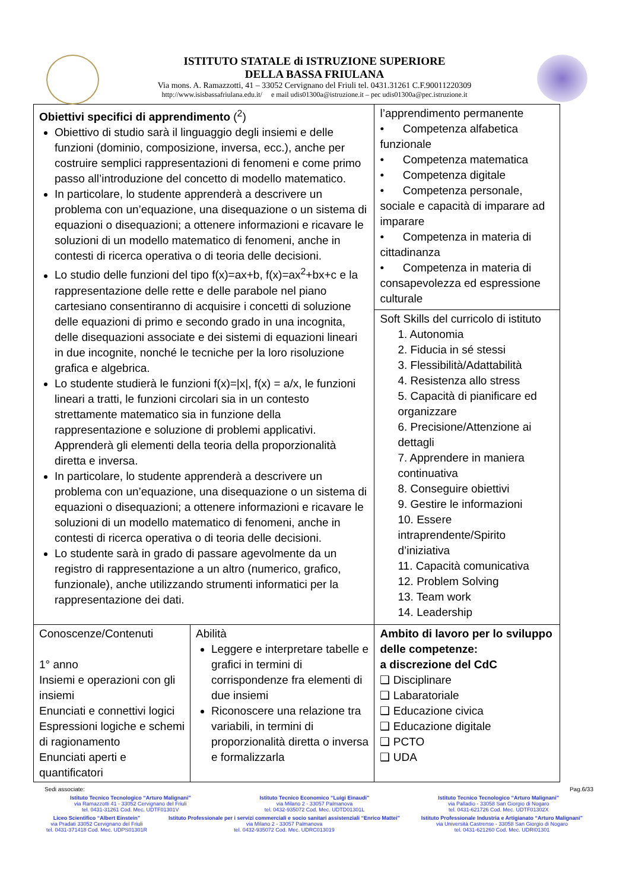ISTITUTO STATALE di ISTRUZIONE SUPERIORE
DELLA BASSA FRIULANA
Via mons. A. Ramazzotti, 41 – 33052 Cervignano del Friuli tel. 0431.31261 C.F.90011220309
http://www.isisbassafriulana.edu.it/ e mail udis01300a@istruzione.it – pec udis01300a@pec.istruzione.it
| Obiettivi specifici di apprendimento (<sup>2</sup>) Obiettivo di studio sarà il linguaggio degli insiemi e delle funzioni (dominio, composizione, inversa, ecc.), anche per costruire semplici rappresentazioni di fenomeni e come primo passo all’introduzione del concetto di modello matematico. In particolare, lo studente apprenderà a descrivere un problema con un’equazione, una disequazione o un sistema di equazioni o disequazioni; a ottenere informazioni e ricavare le soluzioni di un modello matematico di fenomeni, anche in contesti di ricerca operativa o di teoria delle decisioni. Lo studio delle funzioni del tipo f(x)=ax+b, f(x)=ax<sup>2</sup>+bx+c e la rappresentazione delle rette e delle parabole nel piano cartesiano consentiranno di acquisire i concetti di soluzione delle equazioni di primo e secondo grado in una incognita, delle disequazioni associate e dei sistemi di equazioni lineari in due incognite, nonché le tecniche per la loro risoluzione grafica e algebrica. Lo studente studierà le funzioni f(x)=/x/, f(x) = a/x, le funzioni lineari a tratti, le funzioni circolari sia in un contesto strettamente matematico sia in funzione della rappresentazione e soluzione di problemi applicativi. Apprenderà gli elementi della teoria della proporzionalità diretta e inversa. In particolare, lo studente apprenderà a descrivere un problema con un’equazione, una disequazione o un sistema di equazioni o disequazioni; a ottenere informazioni e ricavare le soluzioni di un modello matematico di fenomeni, anche in contesti di ricerca operativa o di teoria delle decisioni. Lo studente sarà in grado di passare agevolmente da un registro di rappresentazione a un altro (numerico, grafico, funzionale), anche utilizzando strumenti informatici per la rappresentazione dei dati. | | l’apprendimento permanente • Competenza alfabetica funzionale • Competenza matematica • Competenza digitale • Competenza personale, sociale e capacità di imparare ad imparare • Competenza in materia di cittadinanza • Competenza in materia di consapevolezza ed espressione culturale |
| | | Soft Skills del curricolo di istituto 1. Autonomia 2. Fiducia in sé stessi 3. Flessibilità/Adattabilità 4. Resistenza allo stress 5. Capacità di pianificare ed organizzare 6. Precisione/Attenzione ai dettagli 7. Apprendere in maniera continuativa 8. Conseguire obiettivi 9. Gestire le informazioni 10. Essere intraprendente/Spirito d’iniziativa 11. Capacità comunicativa 12. Problem Solving 13. Team work 14. Leadership |
| Conoscenze/Contenuti 1° anno Insiemi e operazioni con gli insiemi Enunciati e connettivi logici Espressioni logiche e schemi di ragionamento Enunciati aperti e quantificatori | Abilità Leggere e interpretare tabelle e grafici in termini di corrispondenze fra elementi di due insiemi Riconoscere una relazione tra variabili, in termini di proporzionalità diretta o inversa e formalizzarla | Ambito di lavoro per lo sviluppo delle competenze: a discrezione del CdC ❑ Disciplinare ❑ Labaratoriale ❑ Educazione civica ❑ Educazione digitale ❑ PCTO ❑ UDA |
Sedi associate: Pag.6/33
Istituto Tecnico Tecnologico “Arturo Malignani”
via Ramazzotti 41 - 33052 Cervignano del Friuli
tel. 0431-31261 Cod. Mec. UDTF01301V
Istituto Tecnico Economico “Luigi Einaudi”
via Milano 2 - 33057 Palmanova
tel. 0432-935072 Cod. Mec. UDTD01301L
Istituto Tecnico Tecnologico “Arturo Malignani”
via Palladio - 33058 San Giorgio di Nogaro
tel. 0431-621726 Cod. Mec. UDTF01302X
Liceo Scientifico “Albert Einstein”
via Pradati 33052 Cervignano del Friuli
tel. 0431-371418 Cod. Mec. UDPS01301R
Istituto Professionale per i servizi commerciali e socio sanitari assistenziali “Enrico Mattei”
via Milano 2 - 33057 Palmanova
tel. 0432-935072 Cod. Mec. UDRC013019
Istituto Professionale Industria e Artigianato “Arturo Malignani”
via Università Castrense - 33058 San Giorgio di Nogaro
tel. 0431-621260 Cod. Mec. UDRI01301